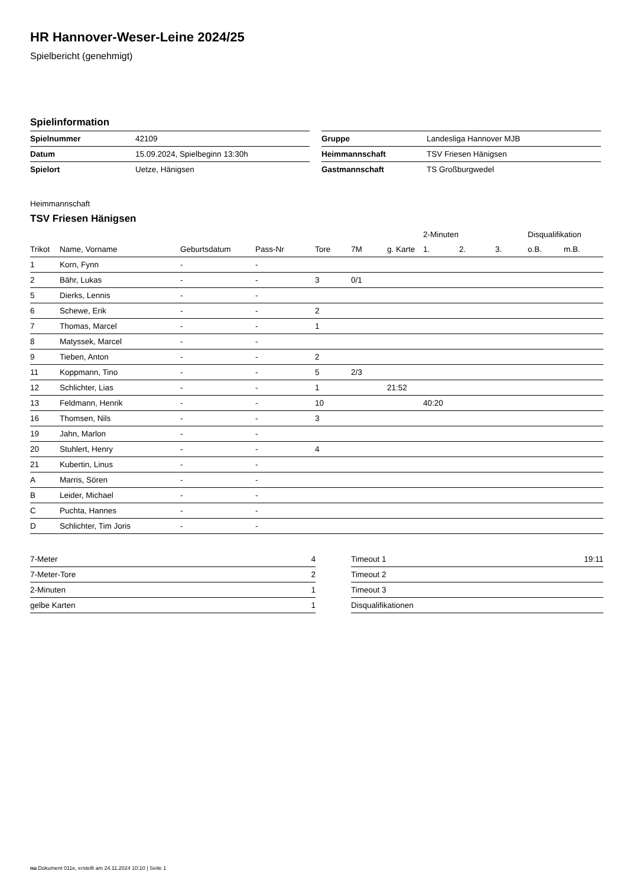HR Hannover-Weser-Leine 2024/25
Spielbericht (genehmigt)
Spielinformation
| Spielnummer | 42109 |
| Datum | 15.09.2024, Spielbeginn 13:30h |
| Spielort | Uetze, Hänigsen |
| Gruppe | Landesliga Hannover MJB |
| Heimmannschaft | TSV Friesen Hänigsen |
| Gastmannschaft | TS Großburgwedel |
Heimmannschaft
TSV Friesen Hänigsen
| | | | | | | | 2-Minuten | | | Disqualifikation | |
| --- | --- | --- | --- | --- | --- | --- | --- | --- | --- | --- | --- |
| Trikot | Name, Vorname | Geburtsdatum | Pass-Nr | Tore | 7M | g. Karte | 1. | 2. | 3. | o.B. | m.B. |
| 1 | Korn, Fynn | - | - | | | | | | | | |
| 2 | Bähr, Lukas | - | - | 3 | 0/1 | | | | | | |
| 5 | Dierks, Lennis | - | - | | | | | | | | |
| 6 | Schewe, Erik | - | - | 2 | | | | | | | |
| 7 | Thomas, Marcel | - | - | 1 | | | | | | | |
| 8 | Matyssek, Marcel | - | - | | | | | | | | |
| 9 | Tieben, Anton | - | - | 2 | | | | | | | |
| 11 | Koppmann, Tino | - | - | 5 | 2/3 | | | | | | |
| 12 | Schlichter, Lias | - | - | 1 | | 21:52 | | | | | |
| 13 | Feldmann, Henrik | - | - | 10 | | | 40:20 | | | | |
| 16 | Thomsen, Nils | - | - | 3 | | | | | | | |
| 19 | Jahn, Marlon | - | - | | | | | | | | |
| 20 | Stuhlert, Henry | - | - | 4 | | | | | | | |
| 21 | Kubertin, Linus | - | - | | | | | | | | |
| A | Marris, Sören | - | - | | | | | | | | |
| B | Leider, Michael | - | - | | | | | | | | |
| C | Puchta, Hannes | - | - | | | | | | | | |
| D | Schlichter, Tim Joris | - | - | | | | | | | | |
| 7-Meter | 4 |
| 7-Meter-Tore | 2 |
| 2-Minuten | 1 |
| gelbe Karten | 1 |
| Timeout 1 | 19:11 |
| Timeout 2 | |
| Timeout 3 | |
| Disqualifikationen | |
nu.Dokument 011e, erstellt am 24.11.2024 10:10 | Seite 1